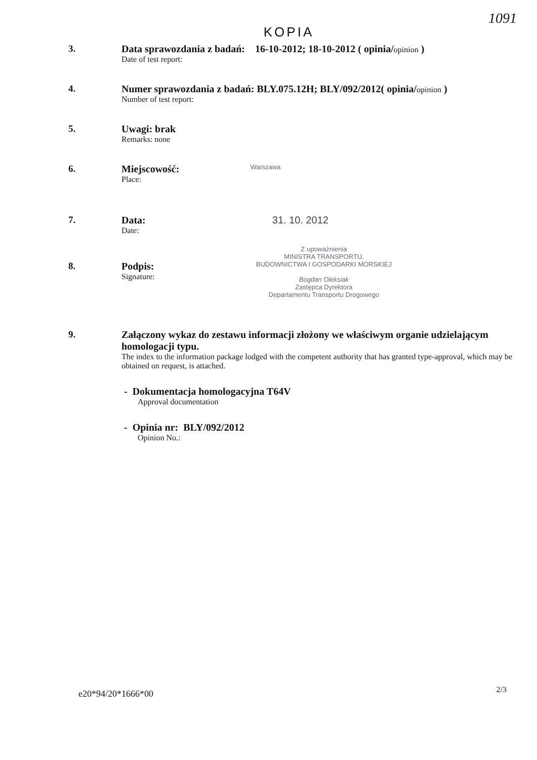1091
KOPIA
3. Data sprawozdania z badań: 16-10-2012; 18-10-2012 ( opinia/opinion )
Date of test report:
4. Numer sprawozdania z badań: BLY.075.12H; BLY/092/2012( opinia/opinion )
Number of test report:
5. Uwagi: brak
Remarks: none
6. Miejscowość:
Place:
Warszawa
7. Data:
Date:
31. 10. 2012
8. Podpis:
Signature:
Z upoważnienia
MINISTRA TRANSPORTU,
BUDOWNICTWA I GOSPODARKI MORSKIEJ
Bogdan Oleksiak
Zastępca Dyrektora
Departamentu Transportu Drogowego
9. Załączony wykaz do zestawu informacji złożony we właściwym organie udzielającym homologacji typu.
The index to the information package lodged with the competent authority that has granted type-approval, which may be obtained on request, is attached.
- Dokumentacja homologacyjna T64V
Approval documentation
- Opinia nr: BLY/092/2012
Opinion No.:
e20*94/20*1666*00 2/3